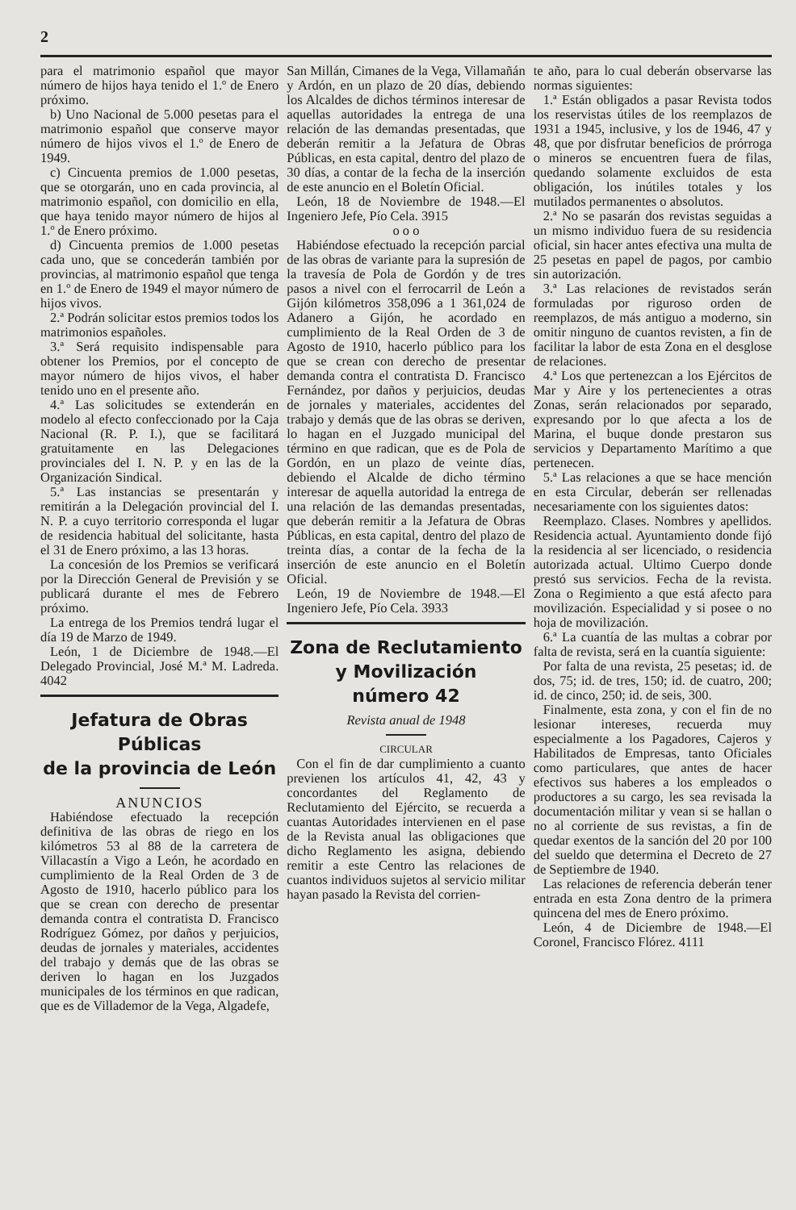2
para el matrimonio español que mayor número de hijos haya tenido el 1.º de Enero próximo.
b) Uno Nacional de 5.000 pesetas para el matrimonio español que conserve mayor número de hijos vivos el 1.º de Enero de 1949.
c) Cincuenta premios de 1.000 pesetas, que se otorgarán, uno en cada provincia, al matrimonio español, con domicilio en ella, que haya tenido mayor número de hijos al 1.º de Enero próximo.
d) Cincuenta premios de 1.000 pesetas cada uno, que se concederán también por provincias, al matrimonio español que tenga en 1.º de Enero de 1949 el mayor número de hijos vivos.
2.ª Podrán solicitar estos premios todos los matrimonios españoles.
3.ª Será requisito indispensable para obtener los Premios, por el concepto de mayor número de hijos vivos, el haber tenido uno en el presente año.
4.ª Las solicitudes se extenderán en modelo al efecto confeccionado por la Caja Nacional (R. P. I.), que se facilitará gratuitamente en las Delegaciones provinciales del I. N. P. y en las de la Organización Sindical.
5.ª Las instancias se presentarán y remitirán a la Delegación provincial del I. N. P. a cuyo territorio corresponda el lugar de residencia habitual del solicitante, hasta el 31 de Enero próximo, a las 13 horas.
La concesión de los Premios se verificará por la Dirección General de Previsión y se publicará durante el mes de Febrero próximo.
La entrega de los Premios tendrá lugar el día 19 de Marzo de 1949.
León, 1 de Diciembre de 1948.—El Delegado Provincial, José M.ª M. Ladreda. 4042
Jefatura de Obras Públicas
de la provincia de León
ANUNCIOS
Habiéndose efectuado la recepción definitiva de las obras de riego en los kilómetros 53 al 88 de la carretera de Villacastín a Vigo a León, he acordado en cumplimiento de la Real Orden de 3 de Agosto de 1910, hacerlo público para los que se crean con derecho de presentar demanda contra el contratista D. Francisco Rodríguez Gómez, por daños y perjuicios, deudas de jornales y materiales, accidentes del trabajo y demás que de las obras se deriven lo hagan en los Juzgados municipales de los términos en que radican, que es de Villademor de la Vega, Algadefe,
San Millán, Cimanes de la Vega, Villamañán y Ardón, en un plazo de 20 días, debiendo los Alcaldes de dichos términos interesar de aquellas autoridades la entrega de una relación de las demandas presentadas, que deberán remitir a la Jefatura de Obras Públicas, en esta capital, dentro del plazo de 30 días, a contar de la fecha de la inserción de este anuncio en el Boletín Oficial.
León, 18 de Noviembre de 1948.—El Ingeniero Jefe, Pío Cela. 3915
o o o
Habiéndose efectuado la recepción parcial de las obras de variante para la supresión de la travesía de Pola de Gordón y de tres pasos a nivel con el ferrocarril de León a Gijón kilómetros 358,096 a 1 361,024 de Adanero a Gijón, he acordado en cumplimiento de la Real Orden de 3 de Agosto de 1910, hacerlo público para los que se crean con derecho de presentar demanda contra el contratista D. Francisco Fernández, por daños y perjuicios, deudas de jornales y materiales, accidentes del trabajo y demás que de las obras se deriven, lo hagan en el Juzgado municipal del término en que radican, que es de Pola de Gordón, en un plazo de veinte días, debiendo el Alcalde de dicho término interesar de aquella autoridad la entrega de una relación de las demandas presentadas, que deberán remitir a la Jefatura de Obras Públicas, en esta capital, dentro del plazo de treinta días, a contar de la fecha de la inserción de este anuncio en el Boletín Oficial.
León, 19 de Noviembre de 1948.—El Ingeniero Jefe, Pío Cela. 3933
Zona de Reclutamiento y Movilización
número 42
Revista anual de 1948
CIRCULAR
Con el fin de dar cumplimiento a cuanto previenen los artículos 41, 42, 43 y concordantes del Reglamento de Reclutamiento del Ejército, se recuerda a cuantas Autoridades intervienen en el pase de la Revista anual las obligaciones que dicho Reglamento les asigna, debiendo remitir a este Centro las relaciones de cuantos individuos sujetos al servicio militar hayan pasado la Revista del corrien-
te año, para lo cual deberán observarse las normas siguientes:
1.ª Están obligados a pasar Revista todos los reservistas útiles de los reemplazos de 1931 a 1945, inclusive, y los de 1946, 47 y 48, que por disfrutar beneficios de prórroga o mineros se encuentren fuera de filas, quedando solamente excluidos de esta obligación, los inútiles totales y los mutilados permanentes o absolutos.
2.ª No se pasarán dos revistas seguidas a un mismo individuo fuera de su residencia oficial, sin hacer antes efectiva una multa de 25 pesetas en papel de pagos, por cambio sin autorización.
3.ª Las relaciones de revistados serán formuladas por riguroso orden de reemplazos, de más antiguo a moderno, sin omitir ninguno de cuantos revisten, a fin de facilitar la labor de esta Zona en el desglose de relaciones.
4.ª Los que pertenezcan a los Ejércitos de Mar y Aire y los pertenecientes a otras Zonas, serán relacionados por separado, expresando por lo que afecta a los de Marina, el buque donde prestaron sus servicios y Departamento Marítimo a que pertenecen.
5.ª Las relaciones a que se hace mención en esta Circular, deberán ser rellenadas necesariamente con los siguientes datos:
Reemplazo. Clases. Nombres y apellidos. Residencia actual. Ayuntamiento donde fijó la residencia al ser licenciado, o residencia autorizada actual. Ultimo Cuerpo donde prestó sus servicios. Fecha de la revista. Zona o Regimiento a que está afecto para movilización. Especialidad y si posee o no hoja de movilización.
6.ª La cuantía de las multas a cobrar por falta de revista, será en la cuantía siguiente:
Por falta de una revista, 25 pesetas; id. de dos, 75; id. de tres, 150; id. de cuatro, 200; id. de cinco, 250; id. de seis, 300.
Finalmente, esta zona, y con el fin de no lesionar intereses, recuerda muy especialmente a los Pagadores, Cajeros y Habilitados de Empresas, tanto Oficiales como particulares, que antes de hacer efectivos sus haberes a los empleados o productores a su cargo, les sea revisada la documentación militar y vean si se hallan o no al corriente de sus revistas, a fin de quedar exentos de la sanción del 20 por 100 del sueldo que determina el Decreto de 27 de Septiembre de 1940.
Las relaciones de referencia deberán tener entrada en esta Zona dentro de la primera quincena del mes de Enero próximo.
León, 4 de Diciembre de 1948.—El Coronel, Francisco Flórez. 4111